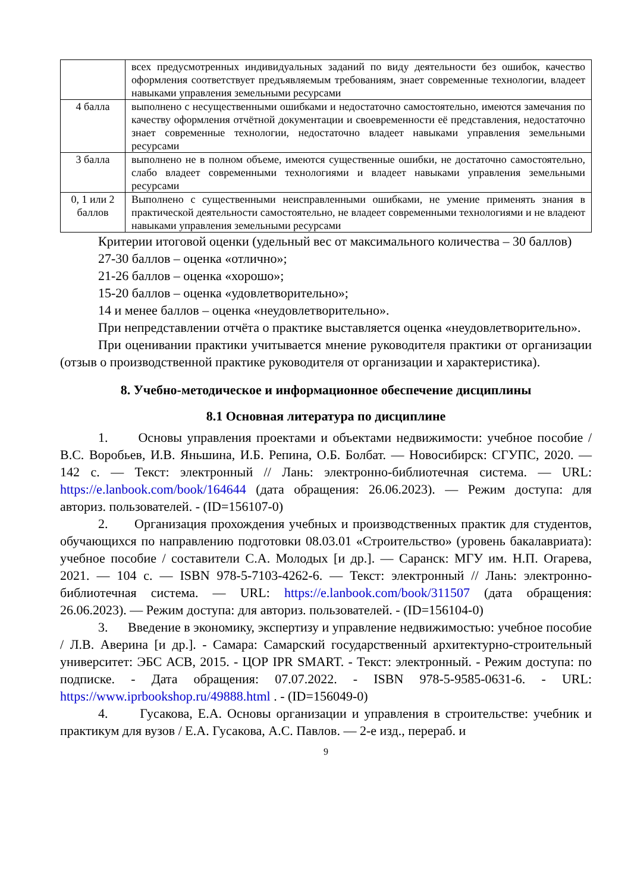| | всех предусмотренных индивидуальных заданий по виду деятельности без ошибок, качество оформления соответствует предъявляемым требованиям, знает современные технологии, владеет навыками управления земельными ресурсами |
| 4 балла | выполнено с несущественными ошибками и недостаточно самостоятельно, имеются замечания по качеству оформления отчётной документации и своевременности её представления, недостаточно знает современные технологии, недостаточно владеет навыками управления земельными ресурсами |
| 3 балла | выполнено не в полном объеме, имеются существенные ошибки, не достаточно самостоятельно, слабо владеет современными технологиями и владеет навыками управления земельными ресурсами |
| 0, 1 или 2 баллов | Выполнено с существенными неисправленными ошибками, не умение применять знания в практической деятельности самостоятельно, не владеет современными технологиями и не владеют навыками управления земельными ресурсами |
Критерии итоговой оценки (удельный вес от максимального количества – 30 баллов)
27-30 баллов – оценка «отлично»;
21-26 баллов – оценка «хорошо»;
15-20 баллов – оценка «удовлетворительно»;
14 и менее баллов – оценка «неудовлетворительно».
При непредставлении отчёта о практике выставляется оценка «неудовлетворительно».
При оценивании практики учитывается мнение руководителя практики от организации (отзыв о производственной практике руководителя от организации и характеристика).
8. Учебно-методическое и информационное обеспечение дисциплины
8.1 Основная литература по дисциплине
1. Основы управления проектами и объектами недвижимости: учебное пособие / В.С. Воробьев, И.В. Яньшина, И.Б. Репина, О.Б. Болбат. — Новосибирск: СГУПС, 2020. — 142 с. — Текст: электронный // Лань: электронно-библиотечная система. — URL: https://e.lanbook.com/book/164644 (дата обращения: 26.06.2023). — Режим доступа: для авториз. пользователей. - (ID=156107-0)
2. Организация прохождения учебных и производственных практик для студентов, обучающихся по направлению подготовки 08.03.01 «Строительство» (уровень бакалавриата): учебное пособие / составители С.А. Молодых [и др.]. — Саранск: МГУ им. Н.П. Огарева, 2021. — 104 с. — ISBN 978-5-7103-4262-6. — Текст: электронный // Лань: электронно-библиотечная система. — URL: https://e.lanbook.com/book/311507 (дата обращения: 26.06.2023). — Режим доступа: для авториз. пользователей. - (ID=156104-0)
3. Введение в экономику, экспертизу и управление недвижимостью: учебное пособие / Л.В. Аверина [и др.]. - Самара: Самарский государственный архитектурно-строительный университет: ЭБС АСВ, 2015. - ЦОР IPR SMART. - Текст: электронный. - Режим доступа: по подписке. - Дата обращения: 07.07.2022. - ISBN 978-5-9585-0631-6. - URL: https://www.iprbookshop.ru/49888.html . - (ID=156049-0)
4. Гусакова, Е.А. Основы организации и управления в строительстве: учебник и практикум для вузов / Е.А. Гусакова, А.С. Павлов. — 2-е изд., перераб. и
9